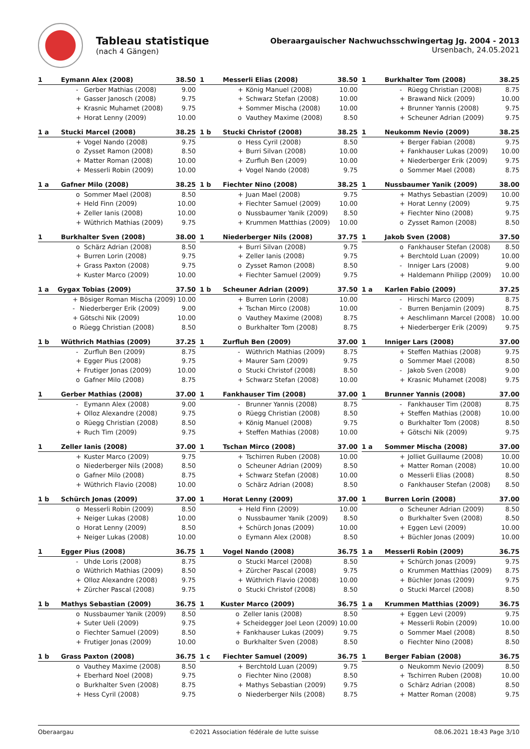Tableau statistique
(nach 4 Gängen)
Oberaargauischer Nachwuchsschwingertag Jg. 2004 - 2013
Ursenbach, 24.05.2021
| 1 | Eymann Alex (2008) | | 38.50 |
| --- | --- | --- | --- |
| | - | Gerber Mathias (2008) | 9.00 |
| | + | Gasser Janosch (2008) | 9.75 |
| | + | Krasnic Muhamet (2008) | 9.75 |
| | + | Horat Lenny (2009) | 10.00 |
| 1 | Messerli Elias (2008) | | 38.50 |
| --- | --- | --- | --- |
| | + | König Manuel (2008) | 10.00 |
| | + | Schwarz Stefan (2008) | 10.00 |
| | + | Sommer Mischa (2008) | 10.00 |
| | o | Vauthey Maxime (2008) | 8.50 |
| 1 | Burkhalter Tom (2008) | | 38.25 |
| --- | --- | --- | --- |
| | - | Rüegg Christian (2008) | 8.75 |
| | + | Brawand Nick (2009) | 10.00 |
| | + | Brunner Yannis (2008) | 9.75 |
| | + | Scheuner Adrian (2009) | 9.75 |
| 1 a | Stucki Marcel (2008) | | 38.25 |
| --- | --- | --- | --- |
| | + | Vogel Nando (2008) | 9.75 |
| | o | Zysset Ramon (2008) | 8.50 |
| | + | Matter Roman (2008) | 10.00 |
| | + | Messerli Robin (2009) | 10.00 |
| 1 b | Stucki Christof (2008) | | 38.25 |
| --- | --- | --- | --- |
| | o | Hess Cyril (2008) | 8.50 |
| | + | Burri Silvan (2008) | 10.00 |
| | + | Zurfluh Ben (2009) | 10.00 |
| | + | Vogel Nando (2008) | 9.75 |
| 1 | Neukomm Nevio (2009) | | 38.25 |
| --- | --- | --- | --- |
| | + | Berger Fabian (2008) | 9.75 |
| | + | Fankhauser Lukas (2009) | 10.00 |
| | + | Niederberger Erik (2009) | 9.75 |
| | o | Sommer Mael (2008) | 8.75 |
| 1 a | Gafner Milo (2008) | | 38.25 |
| --- | --- | --- | --- |
| | o | Sommer Mael (2008) | 8.50 |
| | + | Held Finn (2009) | 10.00 |
| | + | Zeller Ianis (2008) | 10.00 |
| | + | Wüthrich Mathias (2009) | 9.75 |
| 1 b | Fiechter Nino (2008) | | 38.25 |
| --- | --- | --- | --- |
| | + | Juan Mael (2008) | 9.75 |
| | + | Fiechter Samuel (2009) | 10.00 |
| | o | Nussbaumer Yanik (2009) | 8.50 |
| | + | Krummen Matthias (2009) | 10.00 |
| 1 | Nussbaumer Yanik (2009) | | 38.00 |
| --- | --- | --- | --- |
| | + | Mathys Sebastian (2009) | 10.00 |
| | + | Horat Lenny (2009) | 9.75 |
| | + | Fiechter Nino (2008) | 9.75 |
| | o | Zysset Ramon (2008) | 8.50 |
| 1 | Burkhalter Sven (2008) | | 38.00 |
| --- | --- | --- | --- |
| | o | Schärz Adrian (2008) | 8.50 |
| | + | Burren Lorin (2008) | 9.75 |
| | + | Grass Paxton (2008) | 9.75 |
| | + | Kuster Marco (2009) | 10.00 |
| 1 | Niederberger Nils (2008) | | 37.75 |
| --- | --- | --- | --- |
| | + | Burri Silvan (2008) | 9.75 |
| | + | Zeller Ianis (2008) | 9.75 |
| | o | Zysset Ramon (2008) | 8.50 |
| | + | Fiechter Samuel (2009) | 9.75 |
| 1 | Jakob Sven (2008) | | 37.50 |
| --- | --- | --- | --- |
| | o | Fankhauser Stefan (2008) | 8.50 |
| | + | Berchtold Luan (2009) | 10.00 |
| | - | Inniger Lars (2008) | 9.00 |
| | + | Haldemann Philipp (2009) | 10.00 |
| 1 a | Gygax Tobias (2009) | | 37.50 |
| --- | --- | --- | --- |
| | + | Bösiger Roman Mischa (2009) | 10.00 |
| | - | Niederberger Erik (2009) | 9.00 |
| | + | Götschi Nik (2009) | 10.00 |
| | o | Rüegg Christian (2008) | 8.50 |
| 1 b | Scheuner Adrian (2009) | | 37.50 |
| --- | --- | --- | --- |
| | + | Burren Lorin (2008) | 10.00 |
| | + | Tschan Mirco (2008) | 10.00 |
| | o | Vauthey Maxime (2008) | 8.75 |
| | o | Burkhalter Tom (2008) | 8.75 |
| 1 a | Karlen Fabio (2009) | | 37.25 |
| --- | --- | --- | --- |
| | - | Hirschi Marco (2009) | 8.75 |
| | - | Burren Benjamin (2009) | 8.75 |
| | + | Aeschlimann Marcel (2008) | 10.00 |
| | + | Niederberger Erik (2009) | 9.75 |
| 1 b | Wüthrich Mathias (2009) | | 37.25 |
| --- | --- | --- | --- |
| | - | Zurfluh Ben (2009) | 8.75 |
| | + | Egger Pius (2008) | 9.75 |
| | + | Frutiger Jonas (2009) | 10.00 |
| | o | Gafner Milo (2008) | 8.75 |
| 1 | Zurfluh Ben (2009) | | 37.00 |
| --- | --- | --- | --- |
| | - | Wüthrich Mathias (2009) | 8.75 |
| | + | Maurer Sam (2009) | 9.75 |
| | o | Stucki Christof (2008) | 8.50 |
| | + | Schwarz Stefan (2008) | 10.00 |
| 1 | Inniger Lars (2008) | | 37.00 |
| --- | --- | --- | --- |
| | + | Steffen Mathias (2008) | 9.75 |
| | o | Sommer Mael (2008) | 8.50 |
| | - | Jakob Sven (2008) | 9.00 |
| | + | Krasnic Muhamet (2008) | 9.75 |
| 1 | Gerber Mathias (2008) | | 37.00 |
| --- | --- | --- | --- |
| | - | Eymann Alex (2008) | 9.00 |
| | + | Olloz Alexandre (2008) | 9.75 |
| | o | Rüegg Christian (2008) | 8.50 |
| | + | Ruch Tim (2009) | 9.75 |
| 1 | Fankhauser Tim (2008) | | 37.00 |
| --- | --- | --- | --- |
| | - | Brunner Yannis (2008) | 8.75 |
| | o | Rüegg Christian (2008) | 8.50 |
| | + | König Manuel (2008) | 9.75 |
| | + | Steffen Mathias (2008) | 10.00 |
| 1 | Brunner Yannis (2008) | | 37.00 |
| --- | --- | --- | --- |
| | - | Fankhauser Tim (2008) | 8.75 |
| | + | Steffen Mathias (2008) | 10.00 |
| | o | Burkhalter Tom (2008) | 8.50 |
| | + | Götschi Nik (2009) | 9.75 |
| 1 | Zeller Ianis (2008) | | 37.00 |
| --- | --- | --- | --- |
| | + | Kuster Marco (2009) | 9.75 |
| | o | Niederberger Nils (2008) | 8.50 |
| | o | Gafner Milo (2008) | 8.75 |
| | + | Wüthrich Flavio (2008) | 10.00 |
| 1 | Tschan Mirco (2008) | | 37.00 |
| --- | --- | --- | --- |
| | + | Tschirren Ruben (2008) | 10.00 |
| | o | Scheuner Adrian (2009) | 8.50 |
| | + | Schwarz Stefan (2008) | 10.00 |
| | o | Schärz Adrian (2008) | 8.50 |
| 1 a | Sommer Mischa (2008) | | 37.00 |
| --- | --- | --- | --- |
| | + | Jolliet Guillaume (2008) | 10.00 |
| | + | Matter Roman (2008) | 10.00 |
| | o | Messerli Elias (2008) | 8.50 |
| | o | Fankhauser Stefan (2008) | 8.50 |
| 1 b | Schürch Jonas (2009) | | 37.00 |
| --- | --- | --- | --- |
| | o | Messerli Robin (2009) | 8.50 |
| | + | Neiger Lukas (2008) | 10.00 |
| | o | Horat Lenny (2009) | 8.50 |
| | + | Neiger Lukas (2008) | 10.00 |
| 1 | Horat Lenny (2009) | | 37.00 |
| --- | --- | --- | --- |
| | + | Held Finn (2009) | 10.00 |
| | o | Nussbaumer Yanik (2009) | 8.50 |
| | + | Schürch Jonas (2009) | 10.00 |
| | o | Eymann Alex (2008) | 8.50 |
| 1 | Burren Lorin (2008) | | 37.00 |
| --- | --- | --- | --- |
| | o | Scheuner Adrian (2009) | 8.50 |
| | o | Burkhalter Sven (2008) | 8.50 |
| | + | Eggen Levi (2009) | 10.00 |
| | + | Büchler Jonas (2009) | 10.00 |
| 1 | Egger Pius (2008) | | 36.75 |
| --- | --- | --- | --- |
| | - | Uhde Loris (2008) | 8.75 |
| | o | Wüthrich Mathias (2009) | 8.50 |
| | + | Olloz Alexandre (2008) | 9.75 |
| | + | Zürcher Pascal (2008) | 9.75 |
| 1 | Vogel Nando (2008) | | 36.75 |
| --- | --- | --- | --- |
| | o | Stucki Marcel (2008) | 8.50 |
| | + | Zürcher Pascal (2008) | 9.75 |
| | + | Wüthrich Flavio (2008) | 10.00 |
| | o | Stucki Christof (2008) | 8.50 |
| 1 a | Messerli Robin (2009) | | 36.75 |
| --- | --- | --- | --- |
| | + | Schürch Jonas (2009) | 9.75 |
| | o | Krummen Matthias (2009) | 8.75 |
| | + | Büchler Jonas (2009) | 9.75 |
| | o | Stucki Marcel (2008) | 8.50 |
| 1 b | Mathys Sebastian (2009) | | 36.75 |
| --- | --- | --- | --- |
| | o | Nussbaumer Yanik (2009) | 8.50 |
| | + | Suter Ueli (2009) | 9.75 |
| | o | Fiechter Samuel (2009) | 8.50 |
| | + | Frutiger Jonas (2009) | 10.00 |
| 1 | Kuster Marco (2009) | | 36.75 |
| --- | --- | --- | --- |
| | o | Zeller Ianis (2008) | 8.50 |
| | + | Scheidegger Joel Leon (2009) | 10.00 |
| | + | Fankhauser Lukas (2009) | 9.75 |
| | o | Burkhalter Sven (2008) | 8.50 |
| 1 a | Krummen Matthias (2009) | | 36.75 |
| --- | --- | --- | --- |
| | + | Eggen Levi (2009) | 9.75 |
| | + | Messerli Robin (2009) | 10.00 |
| | o | Sommer Mael (2008) | 8.50 |
| | o | Fiechter Nino (2008) | 8.50 |
| 1 b | Grass Paxton (2008) | | 36.75 |
| --- | --- | --- | --- |
| | o | Vauthey Maxime (2008) | 8.50 |
| | + | Eberhard Noel (2008) | 9.75 |
| | o | Burkhalter Sven (2008) | 8.75 |
| | + | Hess Cyril (2008) | 9.75 |
| 1 c | Fiechter Samuel (2009) | | 36.75 |
| --- | --- | --- | --- |
| | + | Berchtold Luan (2009) | 9.75 |
| | o | Fiechter Nino (2008) | 8.50 |
| | + | Mathys Sebastian (2009) | 9.75 |
| | o | Niederberger Nils (2008) | 8.75 |
| 1 | Berger Fabian (2008) | | 36.75 |
| --- | --- | --- | --- |
| | o | Neukomm Nevio (2009) | 8.50 |
| | + | Tschirren Ruben (2008) | 10.00 |
| | o | Schärz Adrian (2008) | 8.50 |
| | + | Matter Roman (2008) | 9.75 |
Oberaargau ©2021 Association fédérale de lutte suisse 08.06.2021 18:43 Page 3/10